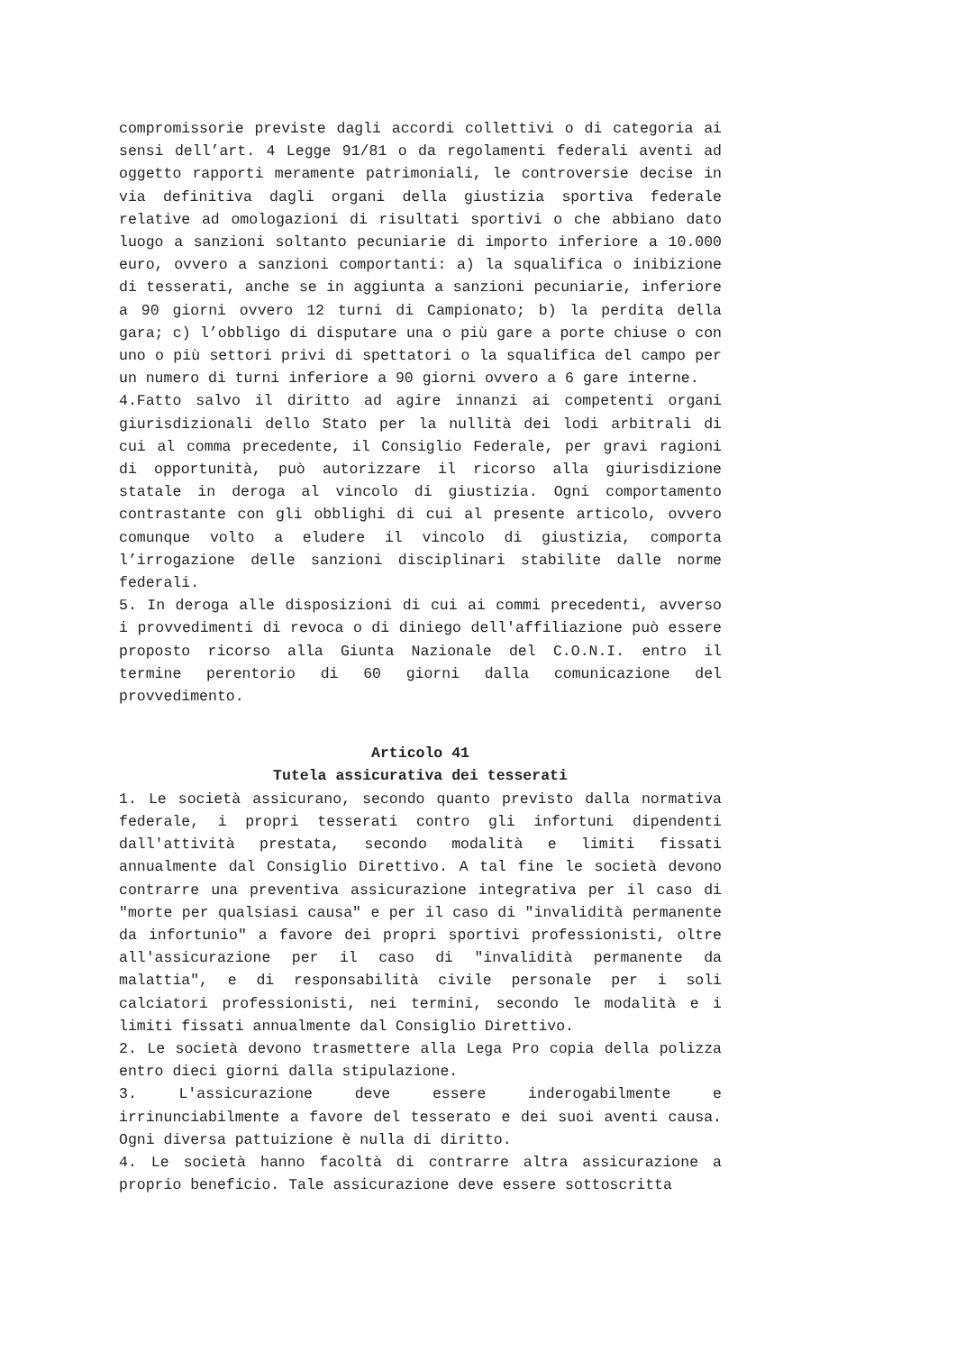compromissorie previste dagli accordi collettivi o di categoria ai sensi dell’art. 4 Legge 91/81 o da regolamenti federali aventi ad oggetto rapporti meramente patrimoniali, le controversie decise in via definitiva dagli organi della giustizia sportiva federale relative ad omologazioni di risultati sportivi o che abbiano dato luogo a sanzioni soltanto pecuniarie di importo inferiore a 10.000 euro, ovvero a sanzioni comportanti: a) la squalifica o inibizione di tesserati, anche se in aggiunta a sanzioni pecuniarie, inferiore a 90 giorni ovvero 12 turni di Campionato; b) la perdita della gara; c) l’obbligo di disputare una o più gare a porte chiuse o con uno o più settori privi di spettatori o la squalifica del campo per un numero di turni inferiore a 90 giorni ovvero a 6 gare interne.
4.Fatto salvo il diritto ad agire innanzi ai competenti organi giurisdizionali dello Stato per la nullità dei lodi arbitrali di cui al comma precedente, il Consiglio Federale, per gravi ragioni di opportunità, può autorizzare il ricorso alla giurisdizione statale in deroga al vincolo di giustizia. Ogni comportamento contrastante con gli obblighi di cui al presente articolo, ovvero comunque volto a eludere il vincolo di giustizia, comporta l’irrogazione delle sanzioni disciplinari stabilite dalle norme federali.
5. In deroga alle disposizioni di cui ai commi precedenti, avverso i provvedimenti di revoca o di diniego dell'affiliazione può essere proposto ricorso alla Giunta Nazionale del C.O.N.I. entro il termine perentorio di 60 giorni dalla comunicazione del provvedimento.
Articolo 41
Tutela assicurativa dei tesserati
1. Le società assicurano, secondo quanto previsto dalla normativa federale, i propri tesserati contro gli infortuni dipendenti dall'attività prestata, secondo modalità e limiti fissati annualmente dal Consiglio Direttivo. A tal fine le società devono contrarre una preventiva assicurazione integrativa per il caso di "morte per qualsiasi causa" e per il caso di "invalidità permanente da infortunio" a favore dei propri sportivi professionisti, oltre all'assicurazione per il caso di "invalidità permanente da malattia", e di responsabilità civile personale per i soli calciatori professionisti, nei termini, secondo le modalità e i limiti fissati annualmente dal Consiglio Direttivo.
2. Le società devono trasmettere alla Lega Pro copia della polizza entro dieci giorni dalla stipulazione.
3. L'assicurazione deve essere inderogabilmente e irrinunciabilmente a favore del tesserato e dei suoi aventi causa. Ogni diversa pattuizione è nulla di diritto.
4. Le società hanno facoltà di contrarre altra assicurazione a proprio beneficio. Tale assicurazione deve essere sottoscritta